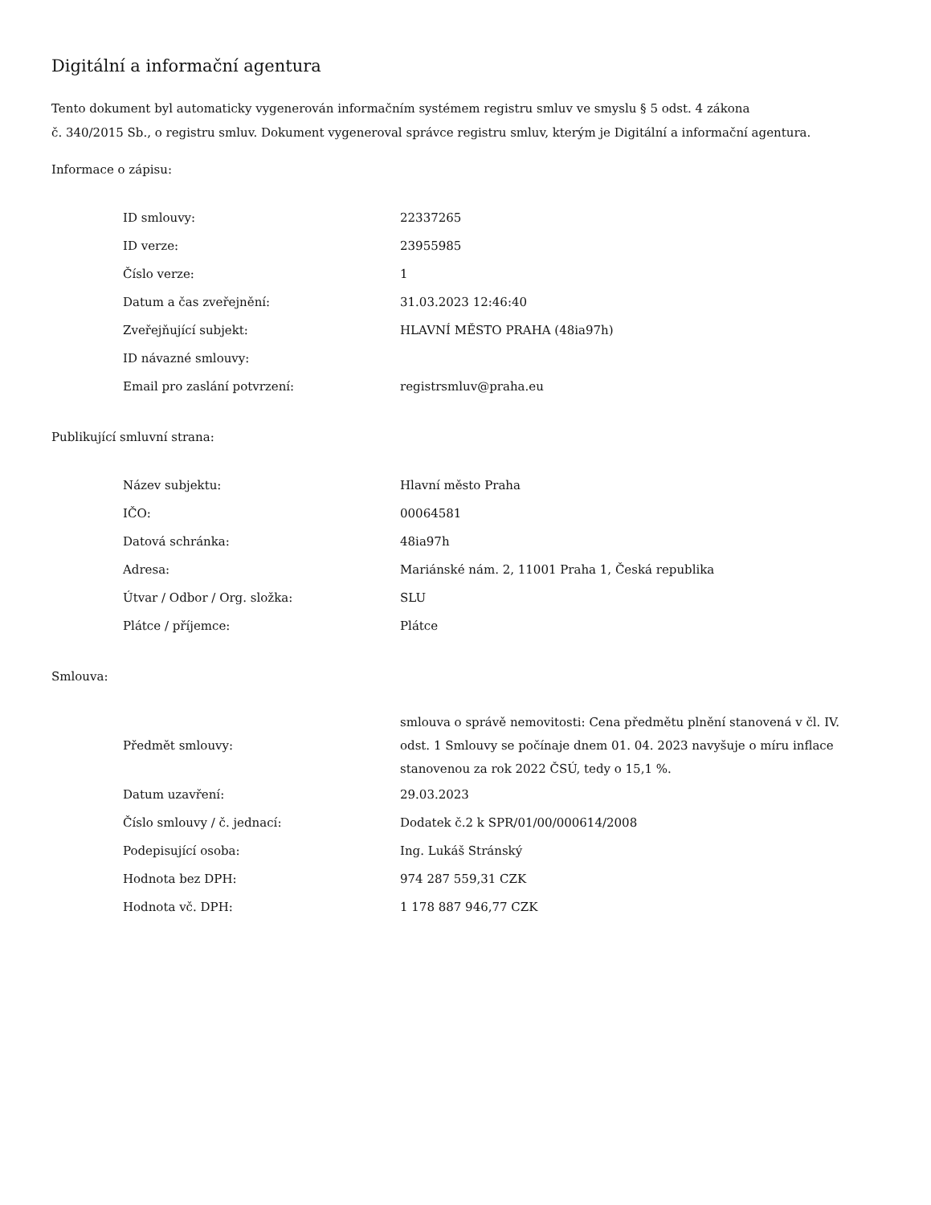Digitální a informační agentura
Tento dokument byl automaticky vygenerován informačním systémem registru smluv ve smyslu § 5 odst. 4 zákona
č. 340/2015 Sb., o registru smluv. Dokument vygeneroval správce registru smluv, kterým je Digitální a informační agentura.
Informace o zápisu:
| ID smlouvy: | 22337265 |
| ID verze: | 23955985 |
| Číslo verze: | 1 |
| Datum a čas zveřejnění: | 31.03.2023 12:46:40 |
| Zveřejňující subjekt: | HLAVNÍ MĚSTO PRAHA (48ia97h) |
| ID návazné smlouvy: | |
| Email pro zaslání potvrzení: | registrsmluv@praha.eu |
Publikující smluvní strana:
| Název subjektu: | Hlavní město Praha |
| IČO: | 00064581 |
| Datová schránka: | 48ia97h |
| Adresa: | Mariánské nám. 2, 11001 Praha 1, Česká republika |
| Útvar / Odbor / Org. složka: | SLU |
| Plátce / příjemce: | Plátce |
Smlouva:
| Předmět smlouvy: | smlouva o správě nemovitosti: Cena předmětu plnění stanovená v čl. IV. odst. 1 Smlouvy se počínaje dnem 01. 04. 2023 navyšuje o míru inflace stanovenou za rok 2022 ČSÚ, tedy o 15,1 %. |
| Datum uzavření: | 29.03.2023 |
| Číslo smlouvy / č. jednací: | Dodatek č.2 k SPR/01/00/000614/2008 |
| Podepisující osoba: | Ing. Lukáš Stránský |
| Hodnota bez DPH: | 974 287 559,31 CZK |
| Hodnota vč. DPH: | 1 178 887 946,77 CZK |